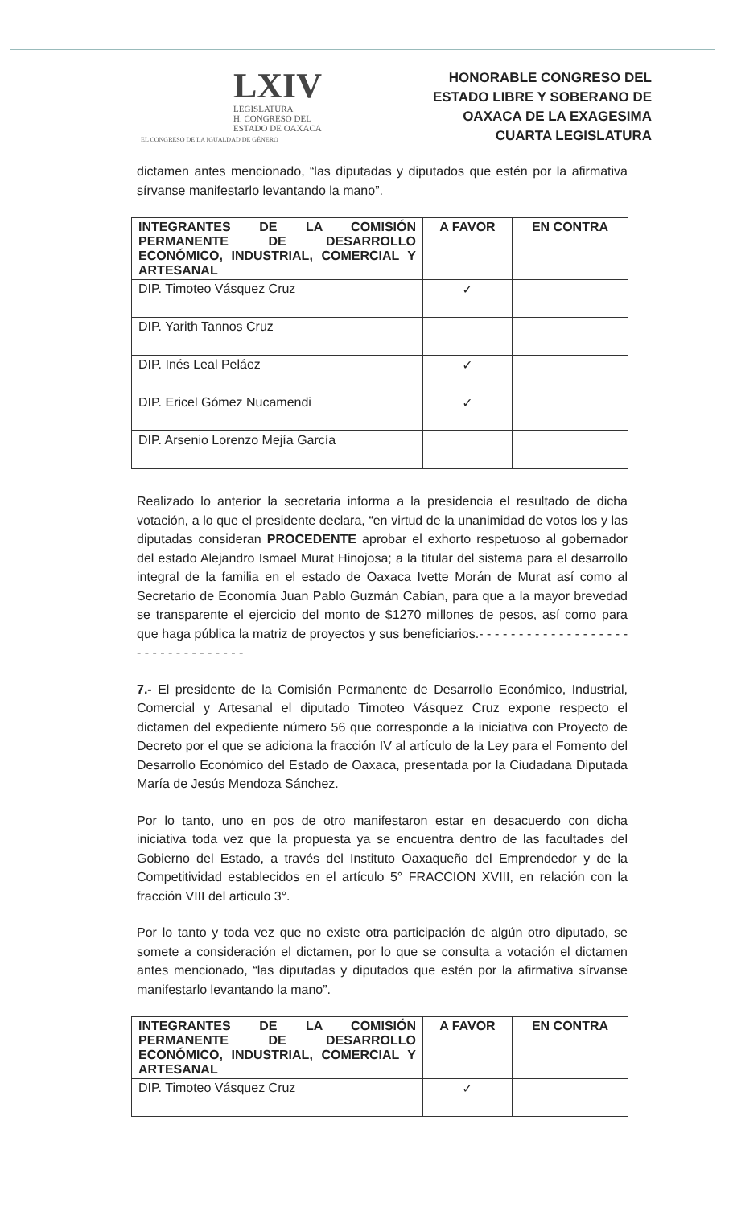LXIV
LEGISLATURA
H. CONGRESO DEL
ESTADO DE OAXACA
EL CONGRESO DE LA IGUALDAD DE GÉNERO
HONORABLE CONGRESO DEL
ESTADO LIBRE Y SOBERANO DE
OAXACA DE LA EXAGESIMA
CUARTA LEGISLATURA
dictamen antes mencionado, “las diputadas y diputados que estén por la afirmativa sírvanse manifestarlo levantando la mano”.
| INTEGRANTES DE LA COMISIÓN PERMANENTE DE DESARROLLO ECONÓMICO, INDUSTRIAL, COMERCIAL Y ARTESANAL | A FAVOR | EN CONTRA |
| --- | --- | --- |
| DIP. Timoteo Vásquez Cruz | ✓ | |
| DIP. Yarith Tannos Cruz | | |
| DIP. Inés Leal Peláez | ✓ | |
| DIP. Ericel Gómez Nucamendi | ✓ | |
| DIP. Arsenio Lorenzo Mejía García | | |
Realizado lo anterior la secretaria informa a la presidencia el resultado de dicha votación, a lo que el presidente declara, “en virtud de la unanimidad de votos los y las diputadas consideran PROCEDENTE aprobar el exhorto respetuoso al gobernador del estado Alejandro Ismael Murat Hinojosa; a la titular del sistema para el desarrollo integral de la familia en el estado de Oaxaca Ivette Morán de Murat así como al Secretario de Economía Juan Pablo Guzmán Cabían, para que a la mayor brevedad se transparente el ejercicio del monto de $1270 millones de pesos, así como para que haga pública la matriz de proyectos y sus beneficiarios.- - - - - - - - - - - - - - - - - - - - - - - - - - - - - - - - -
7.- El presidente de la Comisión Permanente de Desarrollo Económico, Industrial, Comercial y Artesanal el diputado Timoteo Vásquez Cruz expone respecto el dictamen del expediente número 56 que corresponde a la iniciativa con Proyecto de Decreto por el que se adiciona la fracción IV al artículo de la Ley para el Fomento del Desarrollo Económico del Estado de Oaxaca, presentada por la Ciudadana Diputada María de Jesús Mendoza Sánchez.
Por lo tanto, uno en pos de otro manifestaron estar en desacuerdo con dicha iniciativa toda vez que la propuesta ya se encuentra dentro de las facultades del Gobierno del Estado, a través del Instituto Oaxaqueño del Emprendedor y de la Competitividad establecidos en el artículo 5° FRACCION XVIII, en relación con la fracción VIII del articulo 3°.
Por lo tanto y toda vez que no existe otra participación de algún otro diputado, se somete a consideración el dictamen, por lo que se consulta a votación el dictamen antes mencionado, “las diputadas y diputados que estén por la afirmativa sírvanse manifestarlo levantando la mano”.
| INTEGRANTES DE LA COMISIÓN PERMANENTE DE DESARROLLO ECONÓMICO, INDUSTRIAL, COMERCIAL Y ARTESANAL | A FAVOR | EN CONTRA |
| --- | --- | --- |
| DIP. Timoteo Vásquez Cruz | ✓ | |